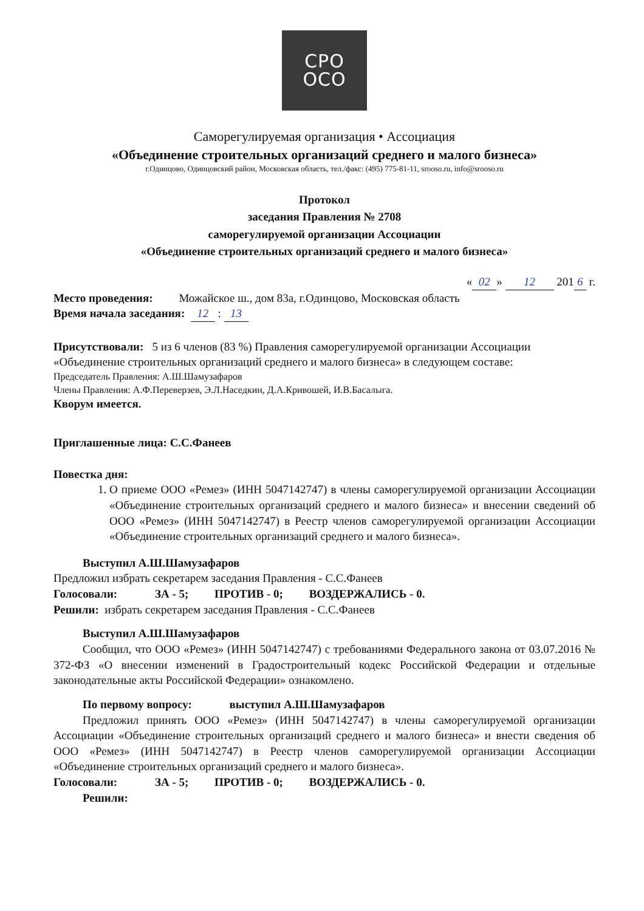СРО
ОСО
Саморегулируемая организация • Ассоциация
«Объединение строительных организаций среднего и малого бизнеса»
г.Одинцово, Одинцовский район, Московская область, тел./факс: (495) 775-81-11, srooso.ru, info@srooso.ru
Протокол
заседания Правления № 2708
саморегулируемой организации Ассоциации
«Объединение строительных организаций среднего и малого бизнеса»
« 02 » 12 201 6 г.
Место проведения: Можайское ш., дом 83а, г.Одинцово, Московская область
Время начала заседания: 12 : 13
Присутствовали: 5 из 6 членов (83 %) Правления саморегулируемой организации Ассоциации «Объединение строительных организаций среднего и малого бизнеса» в следующем составе:
Председатель Правления: А.Ш.Шамузафаров
Члены Правления: А.Ф.Переверзев, Э.Л.Наседкин, Д.А.Кривошей, И.В.Басалыга.
Кворум имеется.
Приглашенные лица: С.С.Фанеев
Повестка дня:
1. О приеме ООО «Ремез» (ИНН 5047142747) в члены саморегулируемой организации Ассоциации «Объединение строительных организаций среднего и малого бизнеса» и внесении сведений об ООО «Ремез» (ИНН 5047142747) в Реестр членов саморегулируемой организации Ассоциации «Объединение строительных организаций среднего и малого бизнеса».
Выступил А.Ш.Шамузафаров
Предложил избрать секретарем заседания Правления - С.С.Фанеев
Голосовали: ЗА - 5; ПРОТИВ - 0; ВОЗДЕРЖАЛИСЬ - 0.
Решили: избрать секретарем заседания Правления - С.С.Фанеев
Выступил А.Ш.Шамузафаров
Сообщил, что ООО «Ремез» (ИНН 5047142747) с требованиями Федерального закона от 03.07.2016 № 372-ФЗ «О внесении изменений в Градостроительный кодекс Российской Федерации и отдельные законодательные акты Российской Федерации» ознакомлено.
По первому вопросу: выступил А.Ш.Шамузафаров
Предложил принять ООО «Ремез» (ИНН 5047142747) в члены саморегулируемой организации Ассоциации «Объединение строительных организаций среднего и малого бизнеса» и внести сведения об ООО «Ремез» (ИНН 5047142747) в Реестр членов саморегулируемой организации Ассоциации «Объединение строительных организаций среднего и малого бизнеса».
Голосовали: ЗА - 5; ПРОТИВ - 0; ВОЗДЕРЖАЛИСЬ - 0.
Решили: